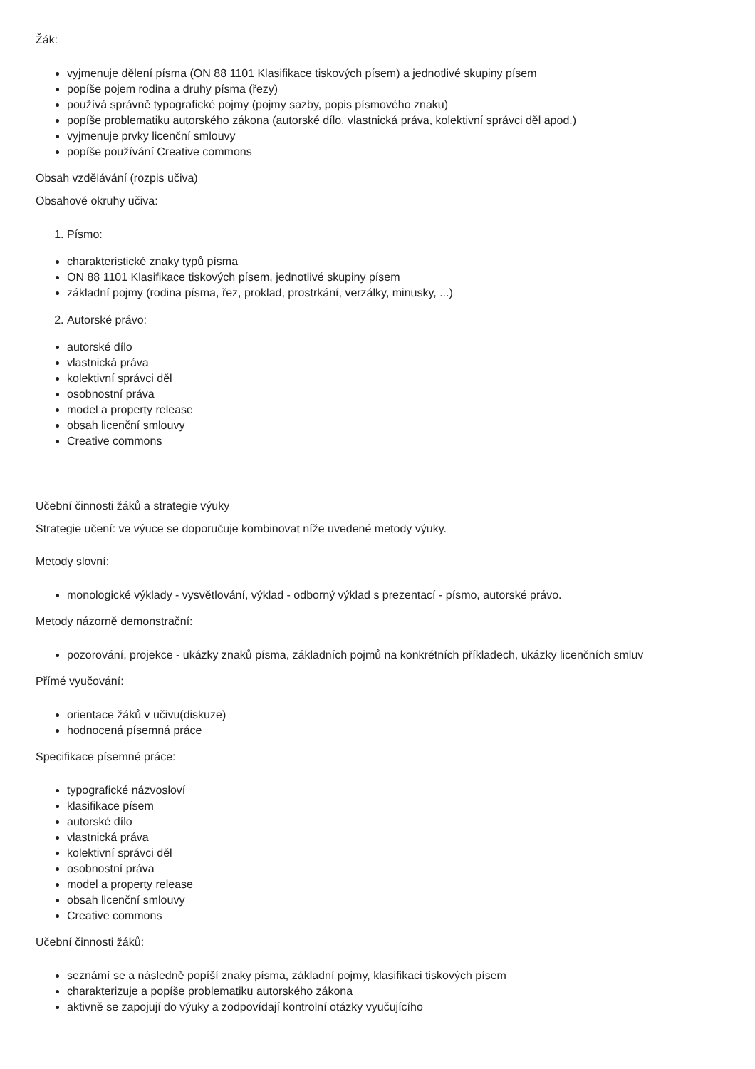Žák:
vyjmenuje dělení písma (ON 88 1101 Klasifikace tiskových písem) a jednotlivé skupiny písem
popíše pojem rodina a druhy písma (řezy)
používá správně typografické pojmy (pojmy sazby, popis písmového znaku)
popíše problematiku autorského zákona (autorské dílo, vlastnická práva, kolektivní správci děl apod.)
vyjmenuje prvky licenční smlouvy
popíše používání Creative commons
Obsah vzdělávání (rozpis učiva)
Obsahové okruhy učiva:
1. Písmo:
charakteristické znaky typů písma
ON 88 1101 Klasifikace tiskových písem, jednotlivé skupiny písem
základní pojmy (rodina písma, řez, proklad, prostrkání, verzálky, minusky, ...)
2. Autorské právo:
autorské dílo
vlastnická práva
kolektivní správci děl
osobnostní práva
model a property release
obsah licenční smlouvy
Creative commons
Učební činnosti žáků a strategie výuky
Strategie učení: ve výuce se doporučuje kombinovat níže uvedené metody výuky.
Metody slovní:
monologické výklady - vysvětlování, výklad - odborný výklad s prezentací - písmo, autorské právo.
Metody názorně demonstrační:
pozorování, projekce - ukázky znaků písma, základních pojmů na konkrétních příkladech, ukázky licenčních smluv
Přímé vyučování:
orientace žáků v učivu(diskuze)
hodnocená písemná práce
Specifikace písemné práce:
typografické názvosloví
klasifikace písem
autorské dílo
vlastnická práva
kolektivní správci děl
osobnostní práva
model a property release
obsah licenční smlouvy
Creative commons
Učební činnosti žáků:
seznámí se a následně popíší znaky písma, základní pojmy, klasifikaci tiskových písem
charakterizuje a popíše problematiku autorského zákona
aktivně se zapojují do výuky a zodpovídají kontrolní otázky vyučujícího